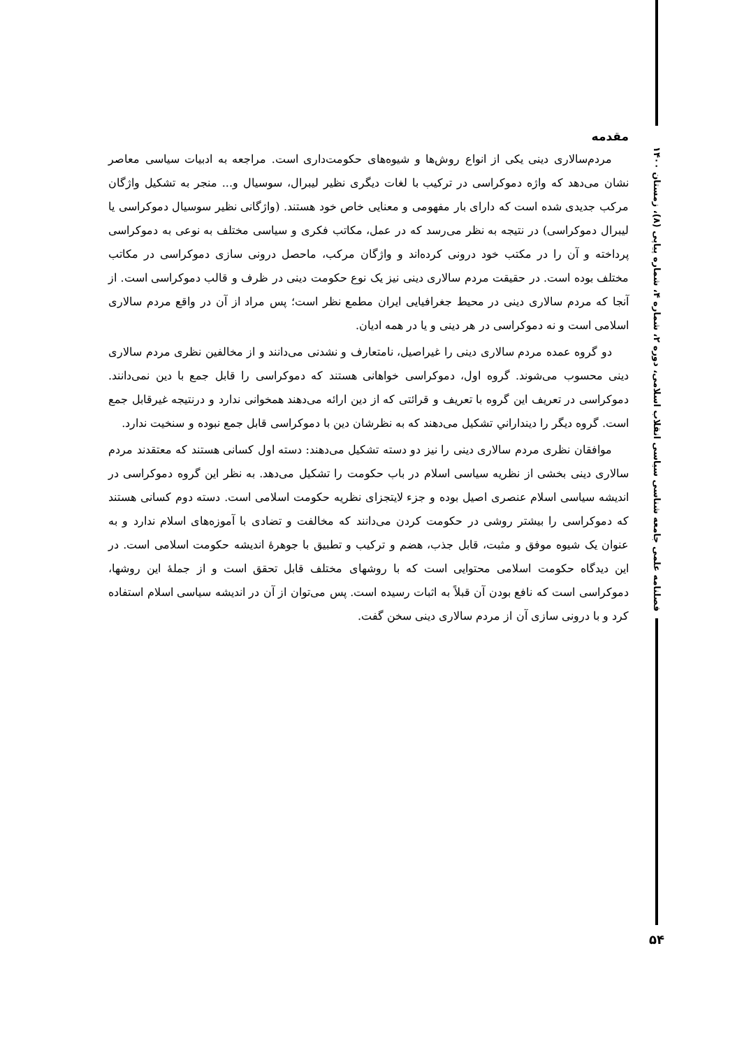مقدمه
مردم‌سالاری دینی یکی از انواع روش‌ها و شیوه‌های حکومت‌داری است. مراجعه به ادبیات سیاسی معاصر نشان می‌دهد که واژه دموکراسی در ترکیب با لغات دیگری نظیر لیبرال، سوسیال و... منجر به تشکیل واژگان مرکب جدیدی شده است که دارای بار مفهومی و معنایی خاص خود هستند. (واژگانی نظیر سوسیال دموکراسی یا لیبرال دموکراسی) در نتیجه به نظر می‌رسد که در عمل، مکاتب فکری و سیاسی مختلف به نوعی به دموکراسی پرداخته و آن را در مکتب خود درونی کرده‌اند و واژگان مرکب، ماحصل درونی سازی دموکراسی در مکاتب مختلف بوده است. در حقیقت مردم سالاری دینی نیز یک نوع حکومت دینی در ظرف و قالب دموکراسی است. از آنجا که مردم سالاری دینی در محیط جغرافیایی ایران مطمع نظر است؛ پس مراد از آن در واقع مردم سالاری اسلامی است و نه دموکراسی در هر دینی و یا در همه ادیان.
دو گروه عمده مردم سالاری دینی را غیراصیل، نامتعارف و نشدنی می‌دانند و از مخالفین نظری مردم سالاری دینی محسوب می‌شوند. گروه اول، دموکراسی خواهانی هستند که دموکراسی را قابل جمع با دین نمی‌دانند. دموکراسی در تعریف این گروه با تعریف و قرائتی که از دین ارائه می‌دهند همخوانی ندارد و درنتیجه غیرقابل جمع است. گروه دیگر را دینداراني تشکیل می‌دهند که به نظرشان دین با دموکراسی قابل جمع نبوده و سنخیت ندارد.
موافقان نظری مردم سالاری دینی را نیز دو دسته تشکیل می‌دهند: دسته اول کسانی هستند که معتقدند مردم سالاری دینی بخشی از نظریه سیاسی اسلام در باب حکومت را تشکیل می‌دهد. به نظر این گروه دموکراسی در اندیشه سیاسی اسلام عنصری اصیل بوده و جزء لایتجزای نظریه حکومت اسلامی است. دسته دوم کسانی هستند که دموکراسی را بیشتر روشی در حکومت کردن می‌دانند که مخالفت و تضادی با آموزه‌های اسلام ندارد و به عنوان یک شیوه موفق و مثبت، قابل جذب، هضم و ترکیب و تطبیق با جوهرهٔ اندیشه حکومت اسلامی است. در این دیدگاه حکومت اسلامی محتوایی است که با روشهای مختلف قابل تحقق است و از جملهٔ این روشها، دموکراسی است که نافع بودن آن قبلاً به اثبات رسیده است. پس می‌توان از آن در اندیشه سیاسی اسلام استفاده کرد و با درونی سازی آن از مردم سالاری دینی سخن گفت.
فصلنامه علمی جامعه شناسی سیاسی انقلاب اسلامی، دوره ۲، شماره ۴، شماره پیاپی (۸)، زمستان ۱۴۰۰
۵۴